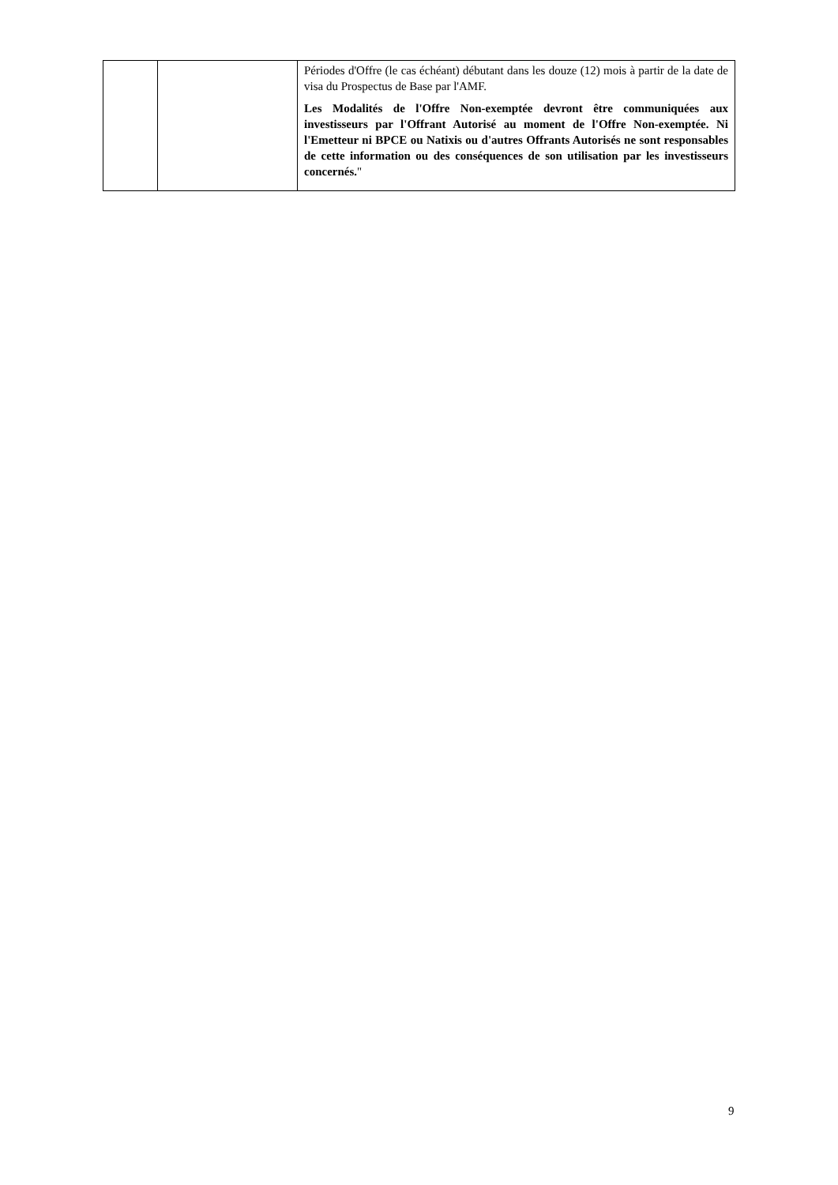| | | Périodes d'Offre (le cas échéant) débutant dans les douze (12) mois à partir de la date de visa du Prospectus de Base par l'AMF. Les Modalités de l'Offre Non-exemptée devront être communiquées aux investisseurs par l'Offrant Autorisé au moment de l'Offre Non-exemptée. Ni l'Emetteur ni BPCE ou Natixis ou d'autres Offrants Autorisés ne sont responsables de cette information ou des conséquences de son utilisation par les investisseurs concernés. " |
9